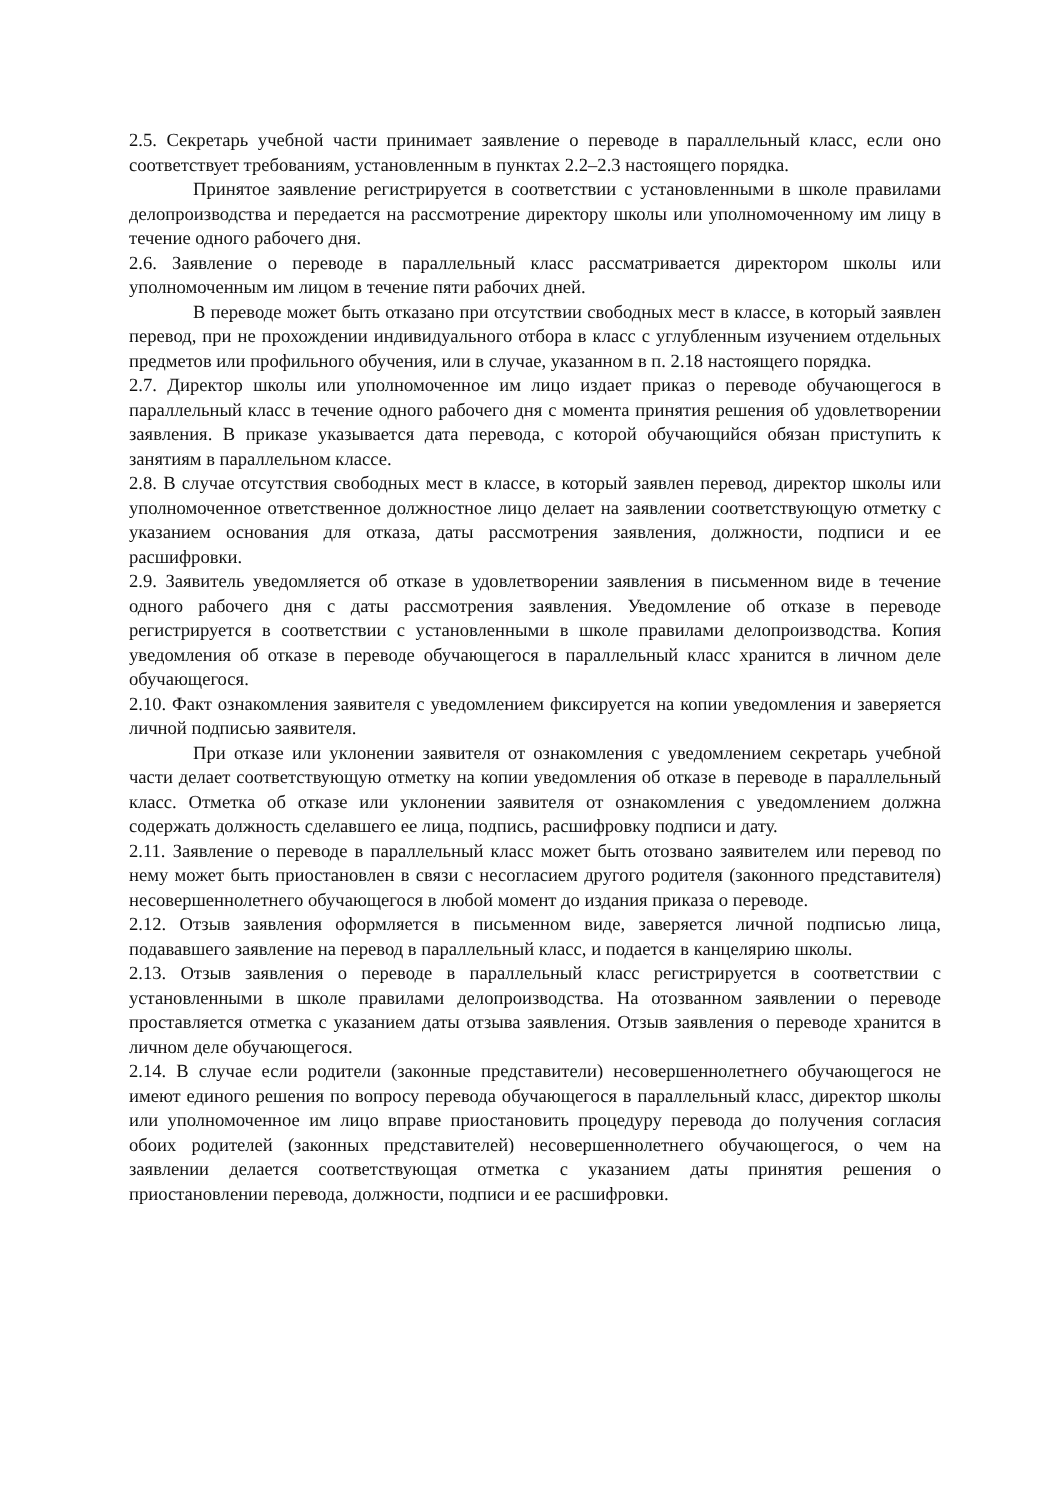2.5. Секретарь учебной части принимает заявление о переводе в параллельный класс, если оно соответствует требованиям, установленным в пунктах 2.2–2.3 настоящего порядка.
Принятое заявление регистрируется в соответствии с установленными в школе правилами делопроизводства и передается на рассмотрение директору школы или уполномоченному им лицу в течение одного рабочего дня.
2.6. Заявление о переводе в параллельный класс рассматривается директором школы или уполномоченным им лицом в течение пяти рабочих дней.
В переводе может быть отказано при отсутствии свободных мест в классе, в который заявлен перевод, при не прохождении индивидуального отбора в класс с углубленным изучением отдельных предметов или профильного обучения, или в случае, указанном в п. 2.18 настоящего порядка.
2.7. Директор школы или уполномоченное им лицо издает приказ о переводе обучающегося в параллельный класс в течение одного рабочего дня с момента принятия решения об удовлетворении заявления. В приказе указывается дата перевода, с которой обучающийся обязан приступить к занятиям в параллельном классе.
2.8. В случае отсутствия свободных мест в классе, в который заявлен перевод, директор школы или уполномоченное ответственное должностное лицо делает на заявлении соответствующую отметку с указанием основания для отказа, даты рассмотрения заявления, должности, подписи и ее расшифровки.
2.9. Заявитель уведомляется об отказе в удовлетворении заявления в письменном виде в течение одного рабочего дня с даты рассмотрения заявления. Уведомление об отказе в переводе регистрируется в соответствии с установленными в школе правилами делопроизводства. Копия уведомления об отказе в переводе обучающегося в параллельный класс хранится в личном деле обучающегося.
2.10. Факт ознакомления заявителя с уведомлением фиксируется на копии уведомления и заверяется личной подписью заявителя.
При отказе или уклонении заявителя от ознакомления с уведомлением секретарь учебной части делает соответствующую отметку на копии уведомления об отказе в переводе в параллельный класс. Отметка об отказе или уклонении заявителя от ознакомления с уведомлением должна содержать должность сделавшего ее лица, подпись, расшифровку подписи и дату.
2.11. Заявление о переводе в параллельный класс может быть отозвано заявителем или перевод по нему может быть приостановлен в связи с несогласием другого родителя (законного представителя) несовершеннолетнего обучающегося в любой момент до издания приказа о переводе.
2.12. Отзыв заявления оформляется в письменном виде, заверяется личной подписью лица, подававшего заявление на перевод в параллельный класс, и подается в канцелярию школы.
2.13. Отзыв заявления о переводе в параллельный класс регистрируется в соответствии с установленными в школе правилами делопроизводства. На отозванном заявлении о переводе проставляется отметка с указанием даты отзыва заявления. Отзыв заявления о переводе хранится в личном деле обучающегося.
2.14. В случае если родители (законные представители) несовершеннолетнего обучающегося не имеют единого решения по вопросу перевода обучающегося в параллельный класс, директор школы или уполномоченное им лицо вправе приостановить процедуру перевода до получения согласия обоих родителей (законных представителей) несовершеннолетнего обучающегося, о чем на заявлении делается соответствующая отметка с указанием даты принятия решения о приостановлении перевода, должности, подписи и ее расшифровки.